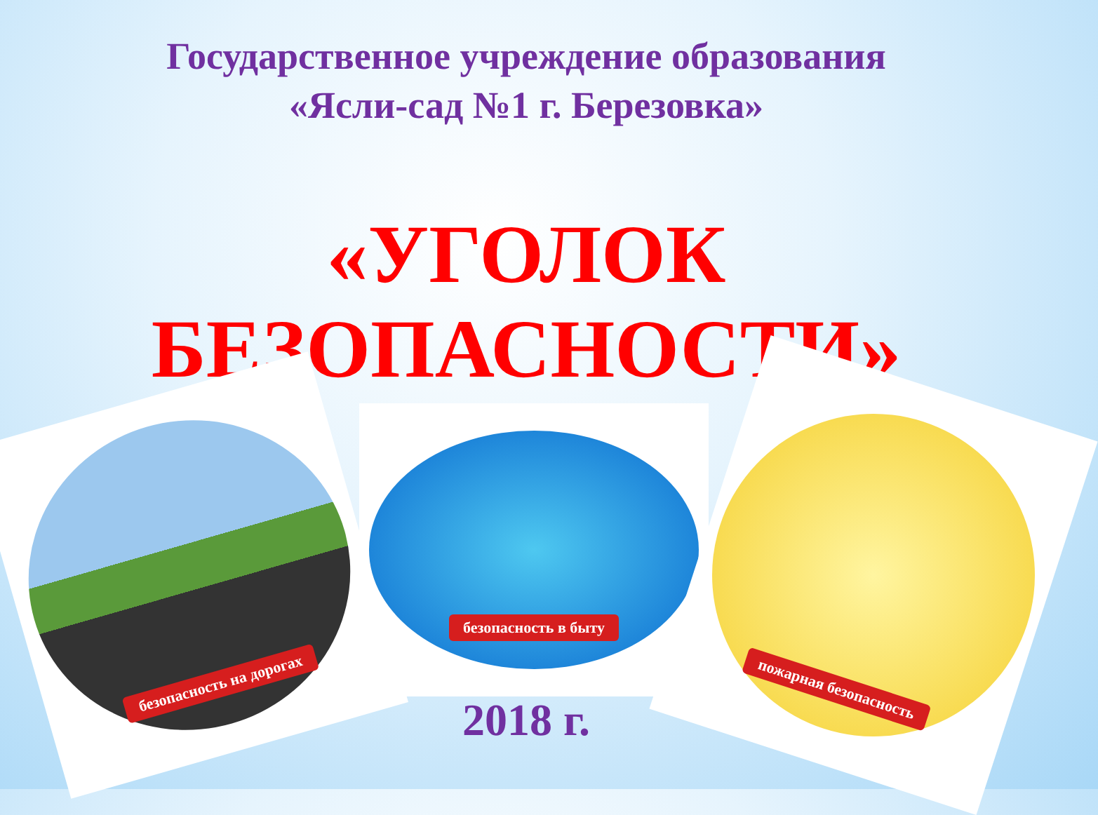Государственное учреждение образования
«Ясли-сад №1 г. Березовка»
«УГОЛОК
БЕЗОПАСНОСТИ»
безопасность на дорогах
безопасность в быту
пожарная безопасность
2018 г.